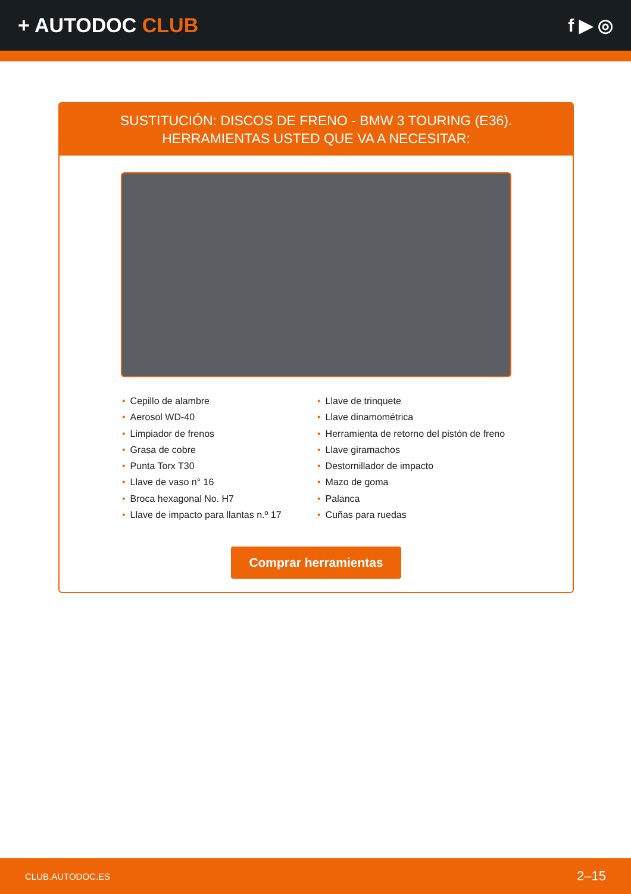+ AUTODOC CLUB f ▶ ◎
SUSTITUCIÓN: DISCOS DE FRENO - BMW 3 TOURING (E36). HERRAMIENTAS USTED QUE VA A NECESITAR:
• Cepillo de alambre
• Aerosol WD-40
• Limpiador de frenos
• Grasa de cobre
• Punta Torx T30
• Llave de vaso n° 16
• Broca hexagonal No. H7
• Llave de impacto para llantas n.º 17
• Llave de trinquete
• Llave dinamométrica
• Herramienta de retorno del pistón de freno
• Llave giramachos
• Destornillador de impacto
• Mazo de goma
• Palanca
• Cuñas para ruedas
Comprar herramientas
CLUB.AUTODOC.ES 2–15